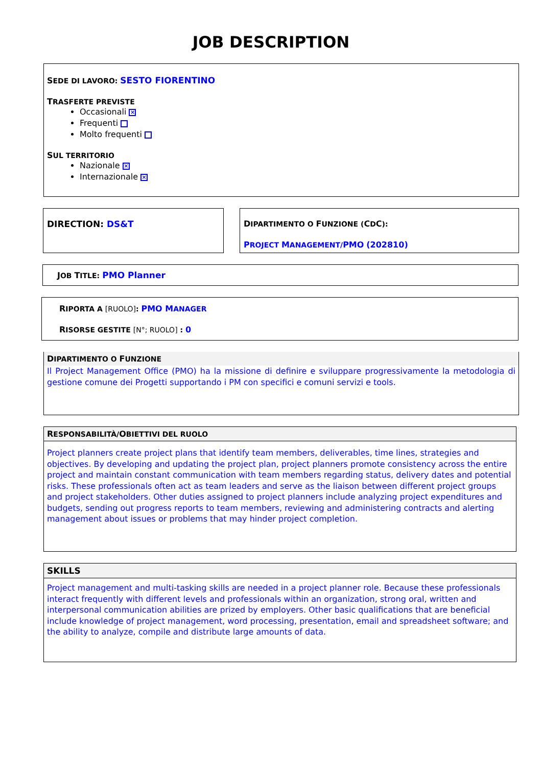JOB DESCRIPTION
SEDE DI LAVORO: SESTO FIORENTINO
TRASFERTE PREVISTE
Occasionali ×
Frequenti
Molto frequenti
SUL TERRITORIO
Nazionale ×
Internazionale ×
DIRECTION: DS&T DIPARTIMENTO O FUNZIONE (CDC):
PROJECT MANAGEMENT/PMO (202810)
JOB TITLE: PMO Planner
RIPORTA A [RUOLO]: PMO MANAGER
RISORSE GESTITE [N°; RUOLO] : 0
DIPARTIMENTO O FUNZIONE
Il Project Management Office (PMO) ha la missione di definire e sviluppare progressivamente la metodologia di gestione comune dei Progetti supportando i PM con specifici e comuni servizi e tools.
RESPONSABILITÀ/OBIETTIVI DEL RUOLO
Project planners create project plans that identify team members, deliverables, time lines, strategies and objectives. By developing and updating the project plan, project planners promote consistency across the entire project and maintain constant communication with team members regarding status, delivery dates and potential risks. These professionals often act as team leaders and serve as the liaison between different project groups and project stakeholders. Other duties assigned to project planners include analyzing project expenditures and budgets, sending out progress reports to team members, reviewing and administering contracts and alerting management about issues or problems that may hinder project completion.
SKILLS
Project management and multi-tasking skills are needed in a project planner role. Because these professionals interact frequently with different levels and professionals within an organization, strong oral, written and interpersonal communication abilities are prized by employers. Other basic qualifications that are beneficial include knowledge of project management, word processing, presentation, email and spreadsheet software; and the ability to analyze, compile and distribute large amounts of data.